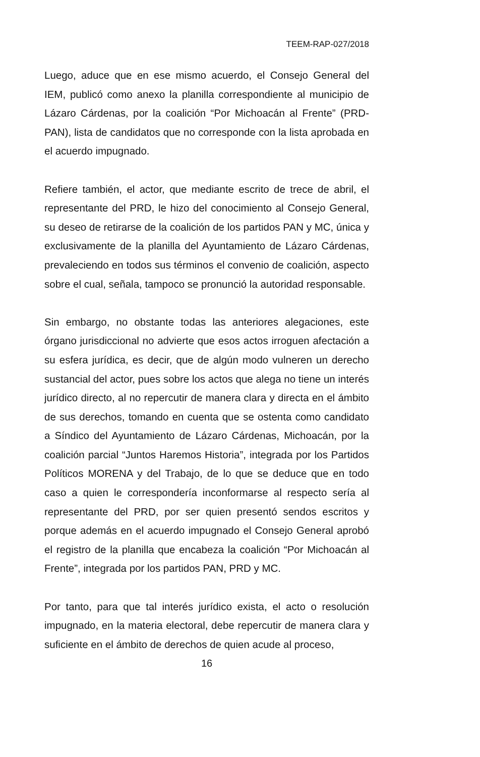TEEM-RAP-027/2018
Luego, aduce que en ese mismo acuerdo, el Consejo General del IEM, publicó como anexo la planilla correspondiente al municipio de Lázaro Cárdenas, por la coalición “Por Michoacán al Frente” (PRD-PAN), lista de candidatos que no corresponde con la lista aprobada en el acuerdo impugnado.
Refiere también, el actor, que mediante escrito de trece de abril, el representante del PRD, le hizo del conocimiento al Consejo General, su deseo de retirarse de la coalición de los partidos PAN y MC, única y exclusivamente de la planilla del Ayuntamiento de Lázaro Cárdenas, prevaleciendo en todos sus términos el convenio de coalición, aspecto sobre el cual, señala, tampoco se pronunció la autoridad responsable.
Sin embargo, no obstante todas las anteriores alegaciones, este órgano jurisdiccional no advierte que esos actos irroguen afectación a su esfera jurídica, es decir, que de algún modo vulneren un derecho sustancial del actor, pues sobre los actos que alega no tiene un interés jurídico directo, al no repercutir de manera clara y directa en el ámbito de sus derechos, tomando en cuenta que se ostenta como candidato a Síndico del Ayuntamiento de Lázaro Cárdenas, Michoacán, por la coalición parcial “Juntos Haremos Historia”, integrada por los Partidos Políticos MORENA y del Trabajo, de lo que se deduce que en todo caso a quien le correspondería inconformarse al respecto sería al representante del PRD, por ser quien presentó sendos escritos y porque además en el acuerdo impugnado el Consejo General aprobó el registro de la planilla que encabeza la coalición “Por Michoacán al Frente”, integrada por los partidos PAN, PRD y MC.
Por tanto, para que tal interés jurídico exista, el acto o resolución impugnado, en la materia electoral, debe repercutir de manera clara y suficiente en el ámbito de derechos de quien acude al proceso,
16